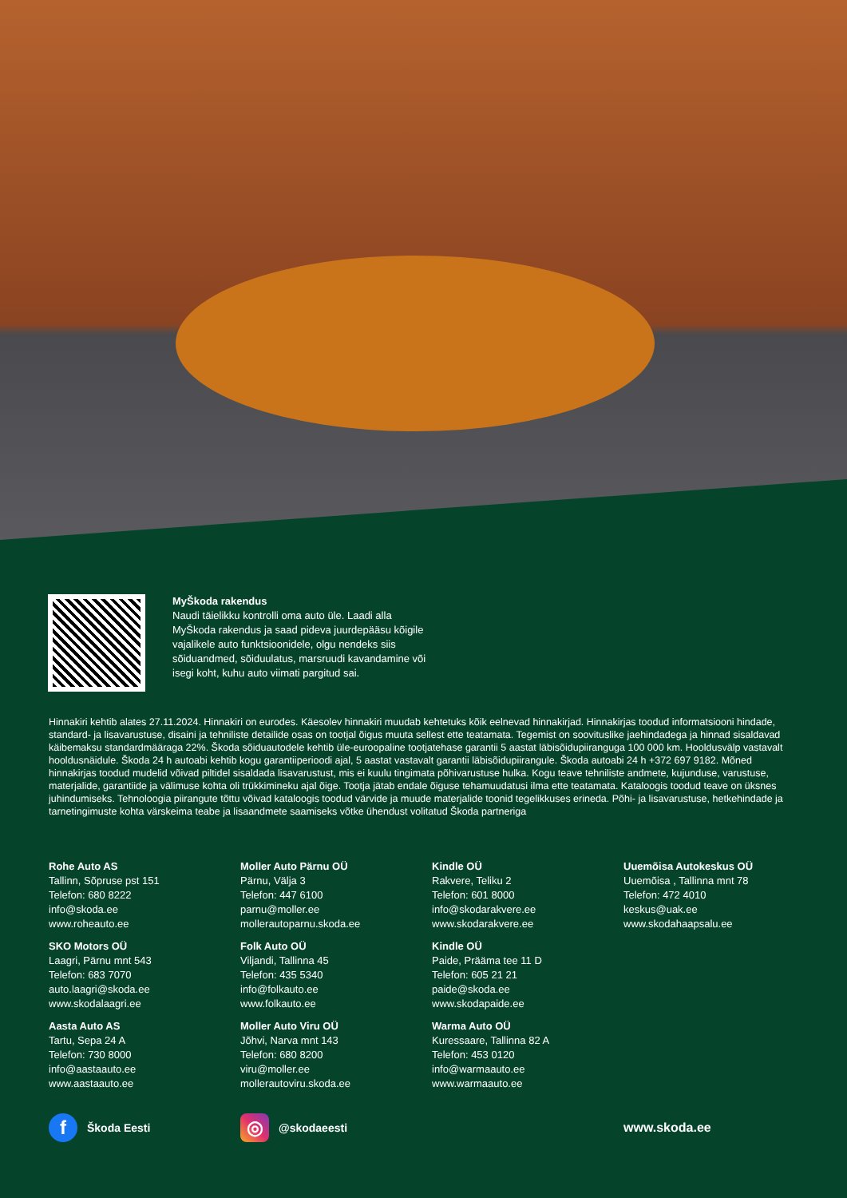MyŠkoda rakendus
Naudi täielikku kontrolli oma auto üle. Laadi alla MyŠkoda rakendus ja saad pideva juurdepääsu kõigile vajalikele auto funktsioonidele, olgu nendeks siis sõiduandmed, sõiduulatus, marsruudi kavandamine või isegi koht, kuhu auto viimati pargitud sai.
Hinnakiri kehtib alates 27.11.2024. Hinnakiri on eurodes. Käesolev hinnakiri muudab kehtetuks kõik eelnevad hinnakirjad. Hinnakirjas toodud informatsiooni hindade, standard- ja lisavarustuse, disaini ja tehniliste detailide osas on tootjal õigus muuta sellest ette teatamata. Tegemist on soovituslike jaehindadega ja hinnad sisaldavad käibemaksu standardmääraga 22%. Škoda sõiduautodele kehtib üle-euroopaline tootjatehase garantii 5 aastat läbisõidupiiranguga 100 000 km. Hooldusvälp vastavalt hooldusnäidule. Škoda 24 h autoabi kehtib kogu garantiiperioodi ajal, 5 aastat vastavalt garantii läbisõidupiirangule. Škoda autoabi 24 h +372 697 9182. Mõned hinnakirjas toodud mudelid võivad piltidel sisaldada lisavarustust, mis ei kuulu tingimata põhivarustuse hulka. Kogu teave tehniliste andmete, kujunduse, varustuse, materjalide, garantiide ja välimuse kohta oli trükkimineku ajal õige. Tootja jätab endale õiguse tehamuudatusi ilma ette teatamata. Kataloogis toodud teave on üksnes juhindumiseks. Tehnoloogia piirangute tõttu võivad kataloogis toodud värvide ja muude materjalide toonid tegelikkuses erineda. Põhi- ja lisavarustuse, hetkehindade ja tarnetingimuste kohta värskeima teabe ja lisaandmete saamiseks võtke ühendust volitatud Škoda partneriga
Rohe Auto AS
Tallinn, Sõpruse pst 151
Telefon: 680 8222
info@skoda.ee
www.roheauto.ee
Moller Auto Pärnu OÜ
Pärnu, Välja 3
Telefon: 447 6100
parnu@moller.ee
mollerautoparnu.skoda.ee
Kindle OÜ
Rakvere, Teliku 2
Telefon: 601 8000
info@skodarakvere.ee
www.skodarakvere.ee
Uuemõisa Autokeskus OÜ
Uuemõisa , Tallinna mnt 78
Telefon: 472 4010
keskus@uak.ee
www.skodahaapsalu.ee
SKO Motors OÜ
Laagri, Pärnu mnt 543
Telefon: 683 7070
auto.laagri@skoda.ee
www.skodalaagri.ee
Folk Auto OÜ
Viljandi, Tallinna 45
Telefon: 435 5340
info@folkauto.ee
www.folkauto.ee
Kindle OÜ
Paide, Prääma tee 11 D
Telefon: 605 21 21
paide@skoda.ee
www.skodapaide.ee
Aasta Auto AS
Tartu, Sepa 24 A
Telefon: 730 8000
info@aastaauto.ee
www.aastaauto.ee
Moller Auto Viru OÜ
Jõhvi, Narva mnt 143
Telefon: 680 8200
viru@moller.ee
mollerautoviru.skoda.ee
Warma Auto OÜ
Kuressaare, Tallinna 82 A
Telefon: 453 0120
info@warmaauto.ee
www.warmaauto.ee
f Škoda Eesti
◎ @skodaeesti www.skoda.ee